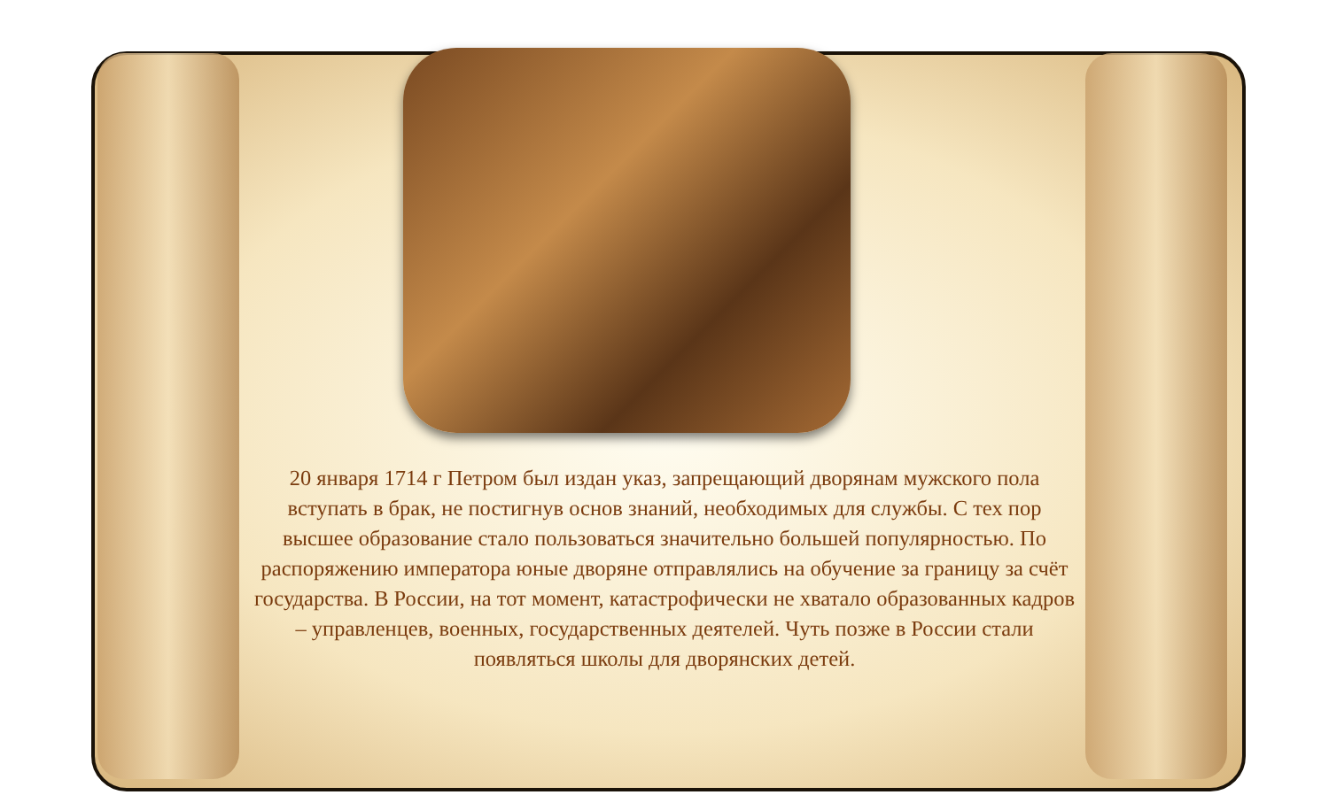20 января 1714 г Петром был издан указ, запрещающий дворянам мужского пола вступать в брак, не постигнув основ знаний, необходимых для службы. С тех пор высшее образование стало пользоваться значительно большей популярностью. По распоряжению императора юные дворяне отправлялись на обучение за границу за счёт государства. В России, на тот момент, катастрофически не хватало образованных кадров – управленцев, военных, государственных деятелей. Чуть позже в России стали появляться школы для дворянских детей.